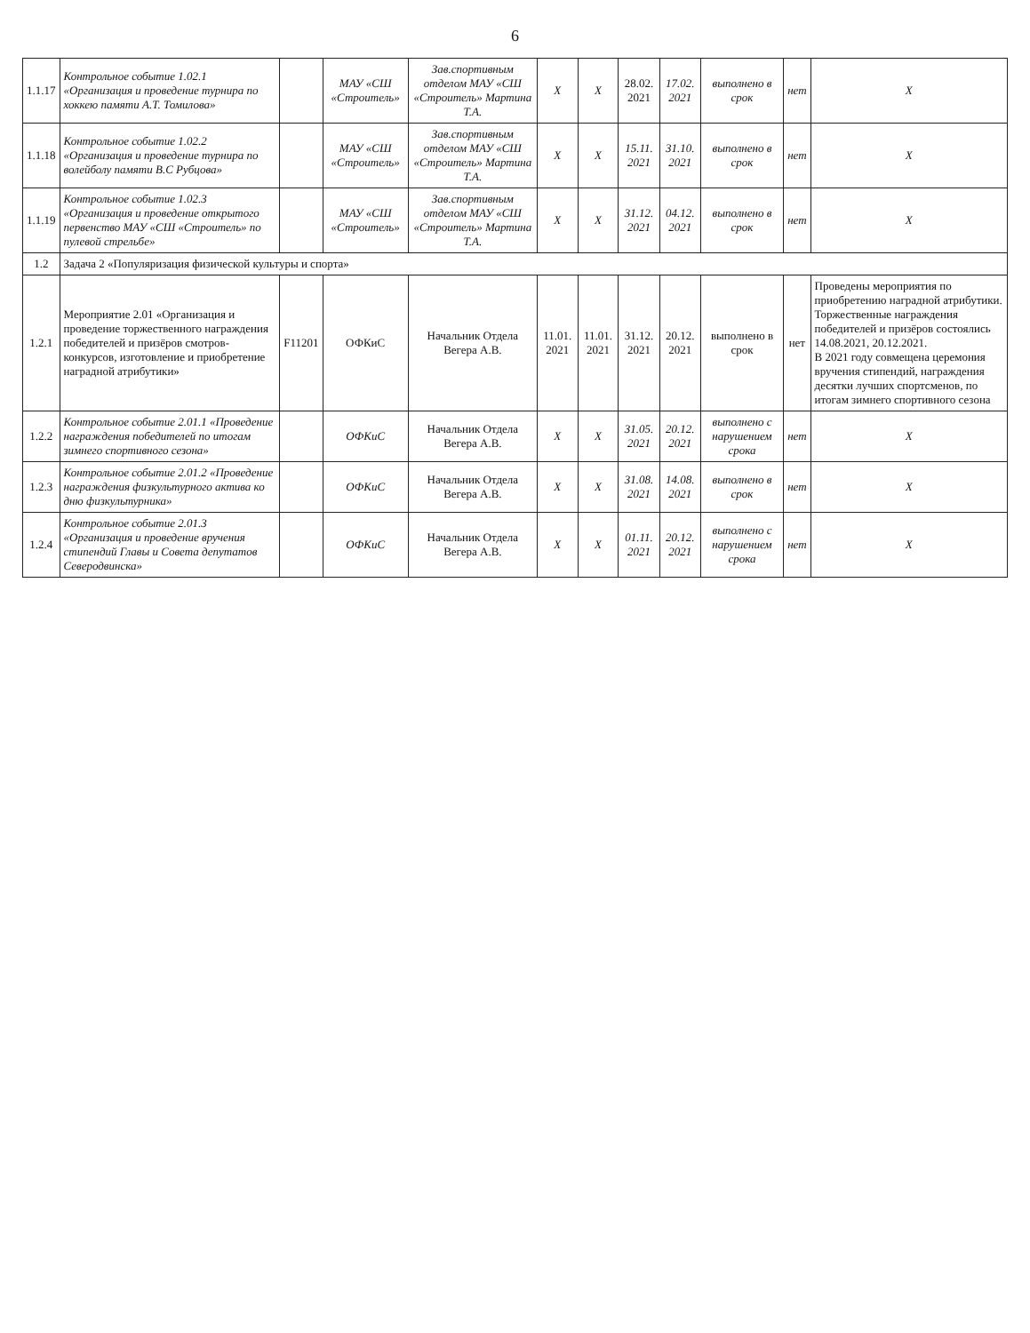6
| 1.1.17 | Контрольное событие 1.02.1 «Организация и проведение турнира по хоккею памяти А.Т. Томилова» | | МАУ «СШ «Строитель» | Зав.спортивным отделом МАУ «СШ «Строитель» Мартина Т.А. | X | X | 28.02. 2021 | 17.02. 2021 | выполнено в срок | нет | X |
| 1.1.18 | Контрольное событие 1.02.2 «Организация и проведение турнира по волейболу памяти В.С Рубцова» | | МАУ «СШ «Строитель» | Зав.спортивным отделом МАУ «СШ «Строитель» Мартина Т.А. | X | X | 15.11. 2021 | 31.10. 2021 | выполнено в срок | нет | X |
| 1.1.19 | Контрольное событие 1.02.3 «Организация и проведение открытого первенство МАУ «СШ «Строитель» по пулевой стрельбе» | | МАУ «СШ «Строитель» | Зав.спортивным отделом МАУ «СШ «Строитель» Мартина Т.А. | X | X | 31.12. 2021 | 04.12. 2021 | выполнено в срок | нет | X |
| 1.2 | Задача 2 «Популяризация физической культуры и спорта» | | | | | | | | | | |
| 1.2.1 | Мероприятие 2.01 «Организация и проведение торжественного награждения победителей и призёров смотров-конкурсов, изготовление и приобретение наградной атрибутики» | F11201 | ОФКиС | Начальник Отдела Вегера А.В. | 11.01. 2021 | 11.01. 2021 | 31.12. 2021 | 20.12. 2021 | выполнено в срок | нет | Проведены мероприятия по приобретению наградной атрибутики. Торжественные награждения победителей и призёров состоялись 14.08.2021, 20.12.2021. В 2021 году совмещена церемония вручения стипендий, награждения десятки лучших спортсменов, по итогам зимнего спортивного сезона |
| 1.2.2 | Контрольное событие 2.01.1 «Проведение награждения победителей по итогам зимнего спортивного сезона» | | ОФКиС | Начальник Отдела Вегера А.В. | X | X | 31.05. 2021 | 20.12. 2021 | выполнено с нарушением срока | нет | X |
| 1.2.3 | Контрольное событие 2.01.2 «Проведение награждения физкультурного актива ко дню физкультурника» | | ОФКиС | Начальник Отдела Вегера А.В. | X | X | 31.08. 2021 | 14.08. 2021 | выполнено в срок | нет | X |
| 1.2.4 | Контрольное событие 2.01.3 «Организация и проведение вручения стипендий Главы и Совета депутатов Северодвинска» | | ОФКиС | Начальник Отдела Вегера А.В. | X | X | 01.11. 2021 | 20.12. 2021 | выполнено с нарушением срока | нет | X |